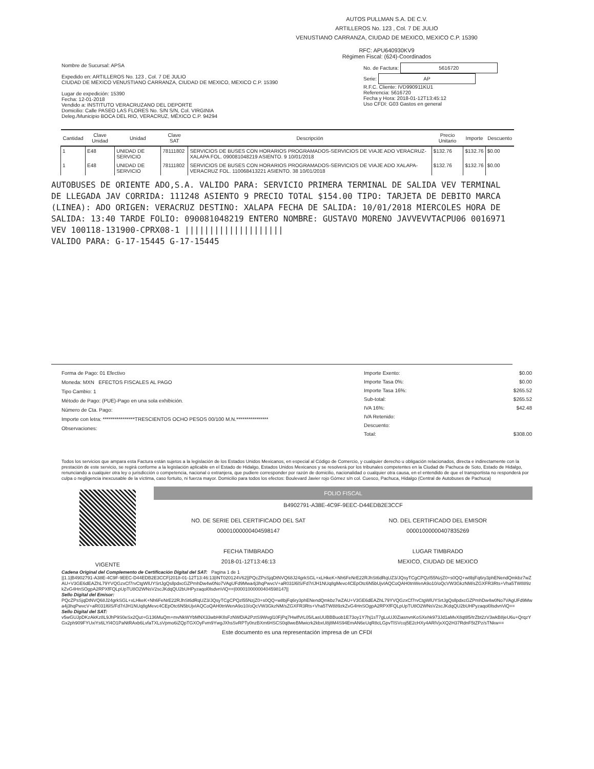AUTOS PULLMAN S.A. DE C.V.
ARTILLEROS No. 123 , Col. 7 DE JULIO
VENUSTIANO CARRANZA, CIUDAD DE MEXICO, MEXICO C.P. 15390
RFC: APU640930KV9
Régimen Fiscal: (624)-Coordinados
Nombre de Sucursal: APSA
Expedido en: ARTILLEROS No. 123 , Col. 7 DE JULIO
CIUDAD DE MEXICO VENUSTIANO CARRANZA, CIUDAD DE MEXICO, MEXICO C.P. 15390
Lugar de expedición: 15390
Fecha: 12-01-2018
Vendido a: INSTITUTO VERACRUZANO DEL DEPORTE
Domicilio: Calle PASEO LAS FLORES No. S/N S/N, Col. VIRGINIA
Deleg./Municipio BOCA DEL RIO, VERACRUZ, MÉXICO C.P. 94294
No. de Factura: 5616720
Serie: AP
R.F.C. Cliente: IVD990911KU1
Referencia: 5616720
Fecha y Hora: 2018-01-12T13:45:12
Uso CFDI: G03 Gastos en general
| Cantidad | Clave Unidad | Unidad | Clave SAT | Descripción | Precio Unitario | Importe | Descuento |
| --- | --- | --- | --- | --- | --- | --- | --- |
| 1 | E48 | UNIDAD DE SERVICIO | 78111802 | SERVICIOS DE BUSES CON HORARIOS PROGRAMADOS-SERVICIOS DE VIAJE ADO VERACRUZ-XALAPA FOL. 090081048219 ASIENTO. 9 10/01/2018 | $132.76 | $132.76 | $0.00 |
| 1 | E48 | UNIDAD DE SERVICIO | 78111802 | SERVICIOS DE BUSES CON HORARIOS PROGRAMADOS-SERVICIOS DE VIAJE ADO XALAPA-VERACRUZ FOL. 110068413221 ASIENTO. 38 10/01/2018 | $132.76 | $132.76 | $0.00 |
AUTOBUSES DE ORIENTE ADO,S.A. VALIDO PARA: SERVICIO PRIMERA TERMINAL DE SALIDA VEV TERMINAL DE LLEGADA JAV CORRIDA: 111248 ASIENTO 9 PRECIO TOTAL $154.00 TIPO: TARJETA DE DEBITO MARCA (LINEA): ADO ORIGEN: VERACRUZ DESTINO: XALAPA FECHA DE SALIDA: 10/01/2018 MIERCOLES HORA DE SALIDA: 13:40 TARDE FOLIO: 090081048219 ENTERO NOMBRE: GUSTAVO MORENO JAVVEVVTACPU06 0016971 VEV 100118-131900-CPRX08-1 ||||||||||||||||||||
VALIDO PARA: G-17-15445 G-17-15445
Forma de Pago: 01 Efectivo
Moneda: MXN EFECTOS FISCALES AL PAGO
Tipo Cambio: 1
Método de Pago: (PUE)-Pago en una sola exhibición.
Número de Cta. Pago:
Importe con letra: ****************TRESCIENTOS OCHO PESOS 00/100 M.N.****************
Observaciones:
| Importe Exento: | $0.00 |
| Importe Tasa 0%: | $0.00 |
| Importe Tasa 16%: | $265.52 |
| Sub-total: | $265.52 |
| IVA 16%: | $42.48 |
| IVA Retenido: | |
| Descuento: | |
| Total: | $308.00 |
Todos los servicios que ampara esta Factura están sujetos a la legislación de los Estados Unidos Mexicanos, en especial al Código de Comercio, y cualquier derecho u obligación relacionados, directa e indirectamente con la prestación de este servicio, se regirá conforme a la legislación aplicable en el Estado de Hidalgo, Estados Unidos Mexicanos y se resolverá por los tribunales competentes en la Ciudad de Pachuca de Soto, Estado de Hidalgo, renunciando a cualquier otra ley o jurisdicción o competencia, nacional o extranjera, que pudiere corresponder por razón de domicilio, nacionalidad o cualquier otra causa, en el entendido de que el transportista no responderá por culpa o negligencia inexcusable de la víctima, caso fortuito, ni fuerza mayor. Domicilio para todos los efectos: Boulevard Javier rojo Gómez s/n col. Cuesco, Pachuca, Hidalgo (Central de Autobuses de Pachuca)
VIGENTE
FOLIO FISCAL
B4902791-A38E-4C9F-9EEC-D44EDB2E3CCF
NO. DE SERIE DEL CERTIFICADO DEL SAT
00001000000404598147
FECHA TIMBRADO
2018-01-12T13:46:13
NO. DEL CERTIFICADO DEL EMISOR
00001000000407835269
LUGAR TIMBRADO
MEXICO, CIUDAD DE MEXICO
Cadena Original del Complemento de Certificación Digital del SAT: Pagina 1 de 1
||1.1|B4902791-A38E-4C9F-9EEC-D44EDB2E3CCF|2018-01-12T13:46:13|INT020124V62||PQcZPsSjqDtNVQ68J24grkSGL+xLHkeK+Nh6FeNrE22RJhSt6dRqUZ3/JQsyTCgCPQzl55NzjZ0+s0QQ+w8bjFq6ry3phENendQmkbz7wZAU+V3GE6dEAZhL79YVQGzxCf7rvCtgWlUYSrtJgQsllpdxcGZPmhDw4w0No7VAgUFd9Mwa4j3hqPwvcV+aR031l6lS/Fd7rlJH1NUq8gMevc4CEpOtc6N5bUjvIAQCoQAH0tnWenA9o10/oQcVW3GkzNM/sZGXFR3Rts+Vha5TW889zkZvG4HnSOgpA2RPXfFQLpUpTU8O2WNsV2scJKdqQU2bUHPyzaqol0lsdvnViQ==|00001000000404598147||
Sello Digital del Emisor:
PQcZPsSjqDtNVQ68J24grkSGL+xLHkeK+Nh6FeNrE22RJhSt6dRqUZ3/JQsyTCgCPQzl55NzjZ0+s0QQ+w8bjFq6ry3phENendQmkbz7wZAU+V3GE6dEAZhL79YVQGzxCf7rvCtgWlUYSrtJgQsllpdxcGZPmhDw4w0No7VAgUFd9Mwa4j3hqPwvcV+aR031l6lS/Fd7rlJH1NUq8gMevc4CEpOtc6N5bUjvIAQCoQAH0tnWenA9o10/oQcVW3GkzNM/sZGXFR3Rts+Vha5TW889zkZvG4HnSOgpA2RPXfFQLpUpTU8O2WNsV2scJKdqQU2bUHPyzaqol0lsdvnViQ==
Sello Digital del SAT:
v5wGUJpDKzAkKz8L9JhP9S0eSx2Qut+G136MuQm+mvNkWYbMNX33wbHKIlsFzNWDiA2PztS9Wvgl10FjPq7HwlfVrL05/LasUUBBBuob1E73oy1Y7hj1sT7gLuUJ0ZiasnvnKoSXehk973Jd1aMvX8qt85/trZbt2zV3wkB8jeU6u+QrqzYGx2ph909FYUxiYs6LYl4O1PaNtRAxb6LvfaTXLsVpmo6iZQpTGXOyFvm9YwgJXhsSvRPTy0nzBXm6HSCS0q8weBMwicrk2kbxU8j8M4S94EmAN6eUqR8cLGpvTlSVcoj5E2cHXy4ARlVjxXQ2H37RdnF5tZPz/sTNkw==
Este documento es una representación impresa de un CFDI